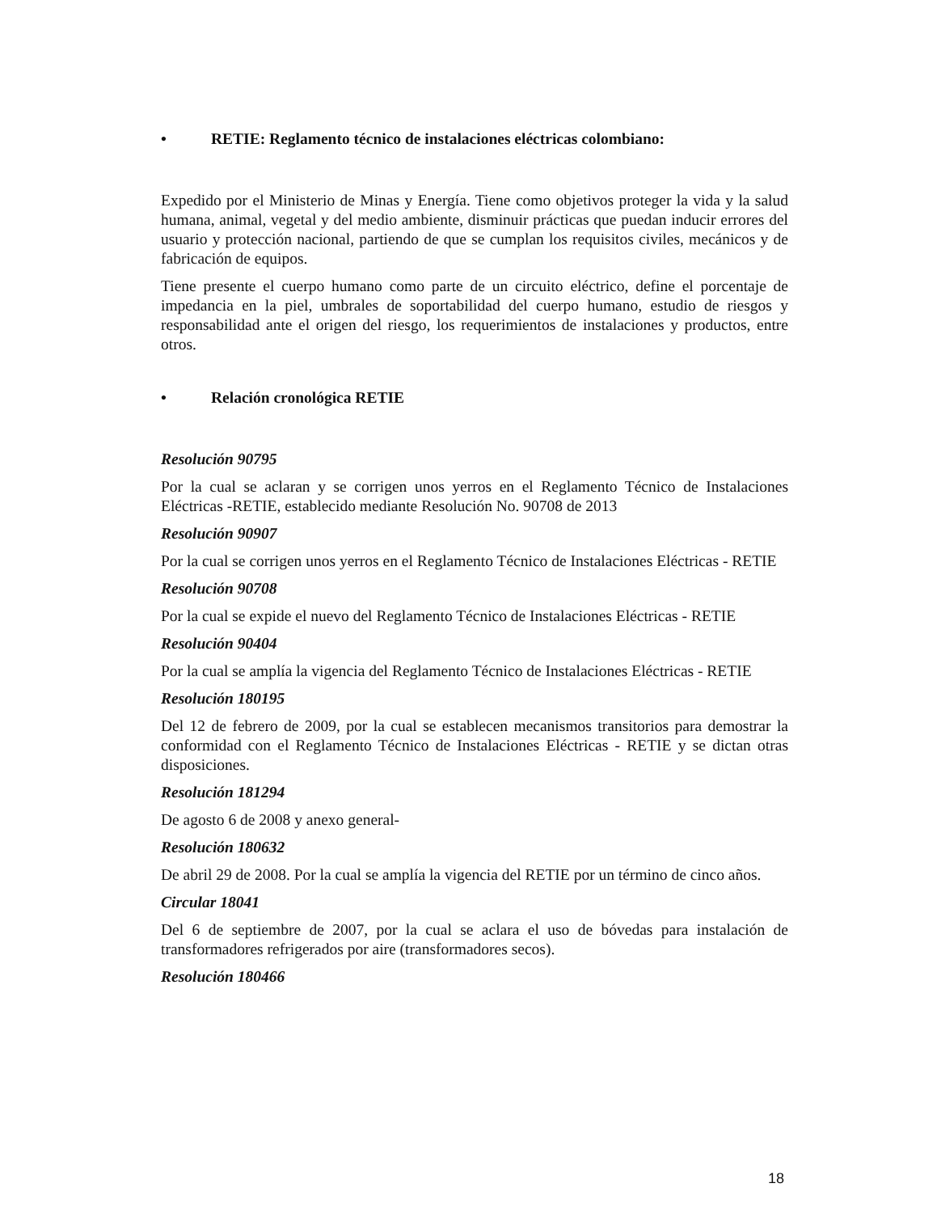• RETIE: Reglamento técnico de instalaciones eléctricas colombiano:
Expedido por el Ministerio de Minas y Energía. Tiene como objetivos proteger la vida y la salud humana, animal, vegetal y del medio ambiente, disminuir prácticas que puedan inducir errores del usuario y protección nacional, partiendo de que se cumplan los requisitos civiles, mecánicos y de fabricación de equipos.
Tiene presente el cuerpo humano como parte de un circuito eléctrico, define el porcentaje de impedancia en la piel, umbrales de soportabilidad del cuerpo humano, estudio de riesgos y responsabilidad ante el origen del riesgo, los requerimientos de instalaciones y productos, entre otros.
• Relación cronológica RETIE
Resolución 90795
Por la cual se aclaran y se corrigen unos yerros en el Reglamento Técnico de Instalaciones Eléctricas -RETIE, establecido mediante Resolución No. 90708 de 2013
Resolución 90907
Por la cual se corrigen unos yerros en el Reglamento Técnico de Instalaciones Eléctricas - RETIE
Resolución 90708
Por la cual se expide el nuevo del Reglamento Técnico de Instalaciones Eléctricas - RETIE
Resolución 90404
Por la cual se amplía la vigencia del Reglamento Técnico de Instalaciones Eléctricas - RETIE
Resolución 180195
Del 12 de febrero de 2009, por la cual se establecen mecanismos transitorios para demostrar la conformidad con el Reglamento Técnico de Instalaciones Eléctricas - RETIE y se dictan otras disposiciones.
Resolución 181294
De agosto 6 de 2008 y anexo general-
Resolución 180632
De abril 29 de 2008. Por la cual se amplía la vigencia del RETIE por un término de cinco años.
Circular 18041
Del 6 de septiembre de 2007, por la cual se aclara el uso de bóvedas para instalación de transformadores refrigerados por aire (transformadores secos).
Resolución 180466
18